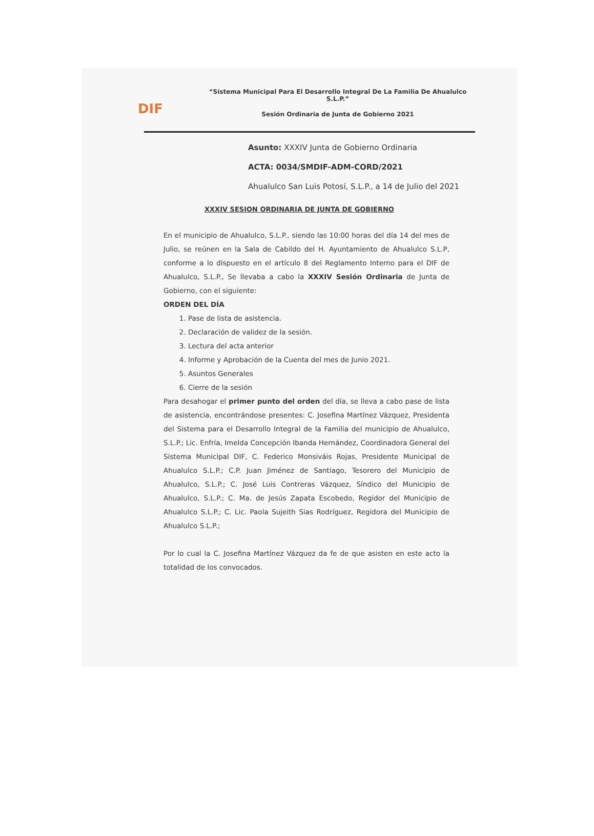DIF
“Sistema Municipal Para El Desarrollo Integral De La Familia De Ahualulco S.L.P.”
Sesión Ordinaria de Junta de Gobierno 2021
Asunto: XXXIV Junta de Gobierno Ordinaria
ACTA: 0034/SMDIF-ADM-CORD/2021
Ahualulco San Luis Potosí, S.L.P., a 14 de Julio del 2021
XXXIV SESION ORDINARIA DE JUNTA DE GOBIERNO
En el municipio de Ahualulco, S.L.P., siendo las 10:00 horas del día 14 del mes de Julio, se reúnen en la Sala de Cabildo del H. Ayuntamiento de Ahualulco S.L.P, conforme a lo dispuesto en el artículo 8 del Reglamento Interno para el DIF de Ahualulco, S.L.P., Se llevaba a cabo la XXXIV Sesión Ordinaria de Junta de Gobierno, con el siguiente:
ORDEN DEL DÍA
1. Pase de lista de asistencia.
2. Declaración de validez de la sesión.
3. Lectura del acta anterior
4. Informe y Aprobación de la Cuenta del mes de Junio 2021.
5. Asuntos Generales
6. Cierre de la sesión
Para desahogar el primer punto del orden del día, se lleva a cabo pase de lista de asistencia, encontrándose presentes: C. Josefina Martínez Vázquez, Presidenta del Sistema para el Desarrollo Integral de la Familia del municipio de Ahualulco, S.L.P.; Lic. Enfría, Imelda Concepción Ibanda Hernández, Coordinadora General del Sistema Municipal DIF, C. Federico Monsiváis Rojas, Presidente Municipal de Ahualulco S.L.P.; C.P. Juan Jiménez de Santiago, Tesorero del Municipio de Ahualulco, S.L.P.; C. José Luis Contreras Vázquez, Síndico del Municipio de Ahualulco, S.L.P.; C. Ma. de Jesús Zapata Escobedo, Regidor del Municipio de Ahualulco S.L.P.; C. Lic. Paola Sujeith Sias Rodríguez, Regidora del Municipio de Ahualulco S.L.P.;
Por lo cual la C. Josefina Martínez Vázquez da fe de que asisten en este acto la totalidad de los convocados.